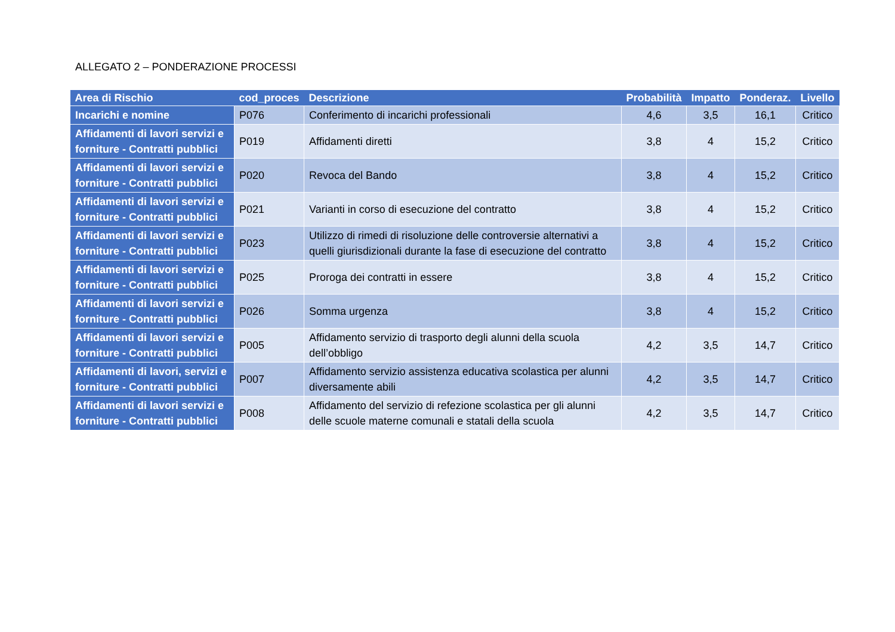ALLEGATO 2 – PONDERAZIONE PROCESSI
| Area di Rischio | cod_proces | Descrizione | Probabilità | Impatto | Ponderaz. | Livello |
| --- | --- | --- | --- | --- | --- | --- |
| Incarichi e nomine | P076 | Conferimento di incarichi professionali | 4,6 | 3,5 | 16,1 | Critico |
| Affidamenti di lavori servizi e forniture - Contratti pubblici | P019 | Affidamenti diretti | 3,8 | 4 | 15,2 | Critico |
| Affidamenti di lavori servizi e forniture - Contratti pubblici | P020 | Revoca del Bando | 3,8 | 4 | 15,2 | Critico |
| Affidamenti di lavori servizi e forniture - Contratti pubblici | P021 | Varianti in corso di esecuzione del contratto | 3,8 | 4 | 15,2 | Critico |
| Affidamenti di lavori servizi e forniture - Contratti pubblici | P023 | Utilizzo di rimedi di risoluzione delle controversie alternativi a quelli giurisdizionali durante la fase di esecuzione del contratto | 3,8 | 4 | 15,2 | Critico |
| Affidamenti di lavori servizi e forniture - Contratti pubblici | P025 | Proroga dei contratti in essere | 3,8 | 4 | 15,2 | Critico |
| Affidamenti di lavori servizi e forniture - Contratti pubblici | P026 | Somma urgenza | 3,8 | 4 | 15,2 | Critico |
| Affidamenti di lavori servizi e forniture - Contratti pubblici | P005 | Affidamento servizio di trasporto degli alunni della scuola dell’obbligo | 4,2 | 3,5 | 14,7 | Critico |
| Affidamenti di lavori, servizi e forniture - Contratti pubblici | P007 | Affidamento servizio assistenza educativa scolastica per alunni diversamente abili | 4,2 | 3,5 | 14,7 | Critico |
| Affidamenti di lavori servizi e forniture - Contratti pubblici | P008 | Affidamento del servizio di refezione scolastica per gli alunni delle scuole materne comunali e statali della scuola | 4,2 | 3,5 | 14,7 | Critico |